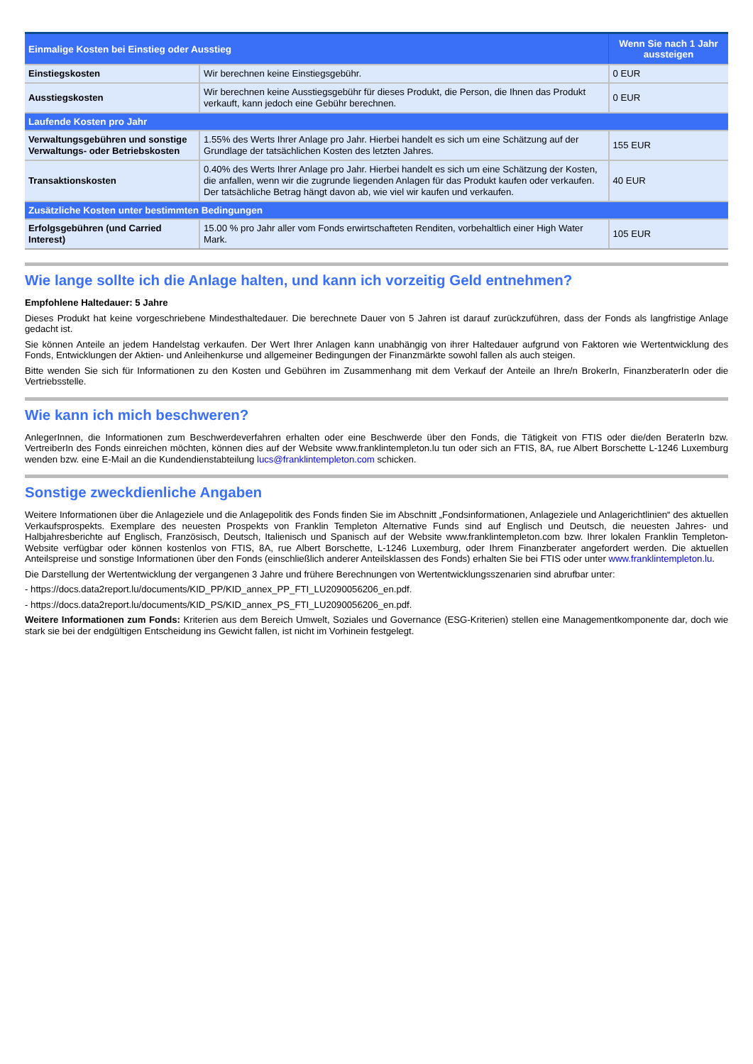| Einmalige Kosten bei Einstieg oder Ausstieg | | Wenn Sie nach 1 Jahr aussteigen |
| --- | --- | --- |
| Einstiegskosten | Wir berechnen keine Einstiegsgebühr. | 0 EUR |
| Ausstiegskosten | Wir berechnen keine Ausstiegsgebühr für dieses Produkt, die Person, die Ihnen das Produkt verkauft, kann jedoch eine Gebühr berechnen. | 0 EUR |
| Laufende Kosten pro Jahr | | |
| Verwaltungsgebühren und sonstige Verwaltungs- oder Betriebskosten | 1.55% des Werts Ihrer Anlage pro Jahr. Hierbei handelt es sich um eine Schätzung auf der Grundlage der tatsächlichen Kosten des letzten Jahres. | 155 EUR |
| Transaktionskosten | 0.40% des Werts Ihrer Anlage pro Jahr. Hierbei handelt es sich um eine Schätzung der Kosten, die anfallen, wenn wir die zugrunde liegenden Anlagen für das Produkt kaufen oder verkaufen. Der tatsächliche Betrag hängt davon ab, wie viel wir kaufen und verkaufen. | 40 EUR |
| Zusätzliche Kosten unter bestimmten Bedingungen | | |
| Erfolgsgebühren (und Carried Interest) | 15.00 % pro Jahr aller vom Fonds erwirtschafteten Renditen, vorbehaltlich einer High Water Mark. | 105 EUR |
Wie lange sollte ich die Anlage halten, und kann ich vorzeitig Geld entnehmen?
Empfohlene Haltedauer: 5 Jahre
Dieses Produkt hat keine vorgeschriebene Mindesthaltedauer. Die berechnete Dauer von 5 Jahren ist darauf zurückzuführen, dass der Fonds als langfristige Anlage gedacht ist.
Sie können Anteile an jedem Handelstag verkaufen. Der Wert Ihrer Anlagen kann unabhängig von ihrer Haltedauer aufgrund von Faktoren wie Wertentwicklung des Fonds, Entwicklungen der Aktien- und Anleihenkurse und allgemeiner Bedingungen der Finanzmärkte sowohl fallen als auch steigen.
Bitte wenden Sie sich für Informationen zu den Kosten und Gebühren im Zusammenhang mit dem Verkauf der Anteile an Ihre/n BrokerIn, FinanzberaterIn oder die Vertriebsstelle.
Wie kann ich mich beschweren?
AnlegerInnen, die Informationen zum Beschwerdeverfahren erhalten oder eine Beschwerde über den Fonds, die Tätigkeit von FTIS oder die/den BeraterIn bzw. VertreiberIn des Fonds einreichen möchten, können dies auf der Website www.franklintempleton.lu tun oder sich an FTIS, 8A, rue Albert Borschette L-1246 Luxemburg wenden bzw. eine E-Mail an die Kundendienstabteilung lucs@franklintempleton.com schicken.
Sonstige zweckdienliche Angaben
Weitere Informationen über die Anlageziele und die Anlagepolitik des Fonds finden Sie im Abschnitt „Fondsinformationen, Anlageziele und Anlagerichtlinien“ des aktuellen Verkaufsprospekts. Exemplare des neuesten Prospekts von Franklin Templeton Alternative Funds sind auf Englisch und Deutsch, die neuesten Jahres- und Halbjahresberichte auf Englisch, Französisch, Deutsch, Italienisch und Spanisch auf der Website www.franklintempleton.com bzw. Ihrer lokalen Franklin Templeton-Website verfügbar oder können kostenlos von FTIS, 8A, rue Albert Borschette, L-1246 Luxemburg, oder Ihrem Finanzberater angefordert werden. Die aktuellen Anteilspreise und sonstige Informationen über den Fonds (einschließlich anderer Anteilsklassen des Fonds) erhalten Sie bei FTIS oder unter www.franklintempleton.lu.
Die Darstellung der Wertentwicklung der vergangenen 3 Jahre und frühere Berechnungen von Wertentwicklungsszenarien sind abrufbar unter:
- https://docs.data2report.lu/documents/KID_PP/KID_annex_PP_FTI_LU2090056206_en.pdf.
- https://docs.data2report.lu/documents/KID_PS/KID_annex_PS_FTI_LU2090056206_en.pdf.
Weitere Informationen zum Fonds: Kriterien aus dem Bereich Umwelt, Soziales und Governance (ESG-Kriterien) stellen eine Managementkomponente dar, doch wie stark sie bei der endgültigen Entscheidung ins Gewicht fallen, ist nicht im Vorhinein festgelegt.